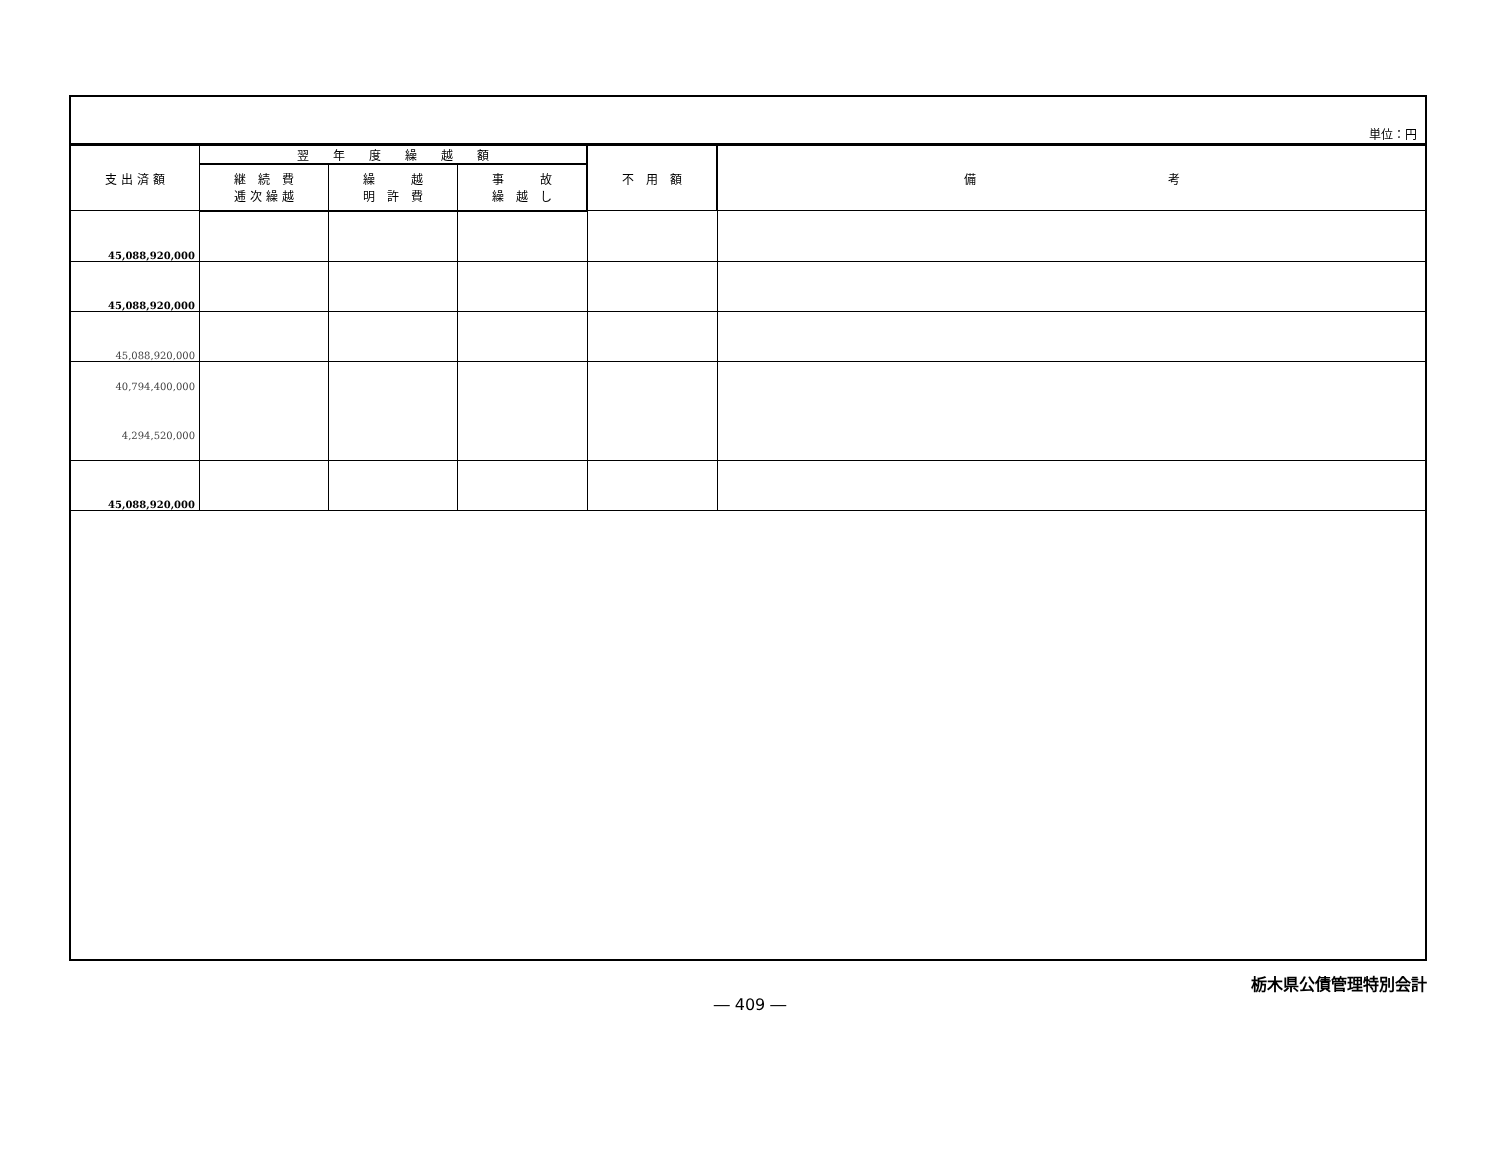単位：円
| 支 出 済 額 | 翌 年 度 繰 越 額 | | | 不 用 額 | 備 考 |
| --- | --- | --- | --- | --- | --- |
| | 継 続 費 逓 次 繰 越 | 繰 越 明 許 費 | 事 故 繰 越 し | | |
| 45,088,920,000 | | | | | |
| 45,088,920,000 | | | | | |
| 45,088,920,000 | | | | | |
| 40,794,400,000 4,294,520,000 | | | | | |
| 45,088,920,000 | | | | | |
栃木県公債管理特別会計
― 409 ―